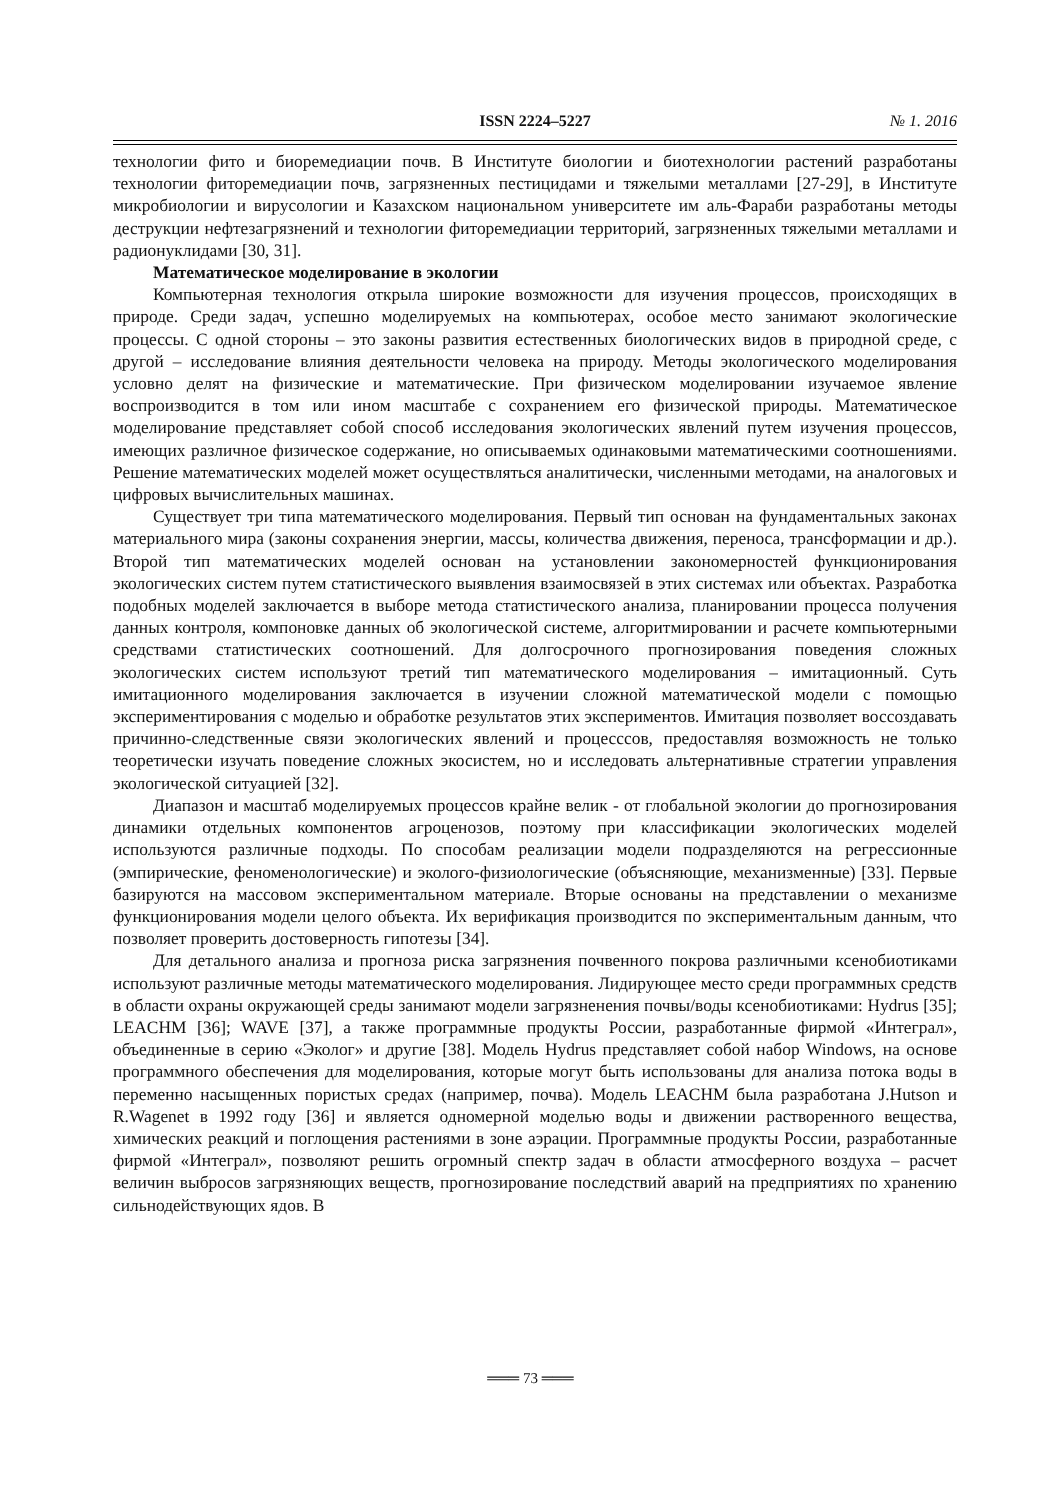ISSN 2224–5227 № 1. 2016
технологии фито и биоремедиации почв. В Институте биологии и биотехнологии растений разработаны технологии фиторемедиации почв, загрязненных пестицидами и тяжелыми металлами [27-29], в Институте микробиологии и вирусологии и Казахском национальном университете им аль-Фараби разработаны методы деструкции нефтезагрязнений и технологии фиторемедиации территорий, загрязненных тяжелыми металлами и радионуклидами [30, 31].
Математическое моделирование в экологии
Компьютерная технология открыла широкие возможности для изучения процессов, происходящих в природе. Среди задач, успешно моделируемых на компьютерах, особое место занимают экологические процессы. С одной стороны – это законы развития естественных биологических видов в природной среде, с другой – исследование влияния деятельности человека на природу. Методы экологического моделирования условно делят на физические и математические. При физическом моделировании изучаемое явление воспроизводится в том или ином масштабе с сохранением его физической природы. Математическое моделирование представляет собой способ исследования экологических явлений путем изучения процессов, имеющих различное физическое содержание, но описываемых одинаковыми математическими соотношениями. Решение математических моделей может осуществляться аналитически, численными методами, на аналоговых и цифровых вычислительных машинах.
Существует три типа математического моделирования. Первый тип основан на фундаментальных законах материального мира (законы сохранения энергии, массы, количества движения, переноса, трансформации и др.). Второй тип математических моделей основан на установлении закономерностей функционирования экологических систем путем статистического выявления взаимосвязей в этих системах или объектах. Разработка подобных моделей заключается в выборе метода статистического анализа, планировании процесса получения данных контроля, компоновке данных об экологической системе, алгоритмировании и расчете компьютерными средствами статистических соотношений. Для долгосрочного прогнозирования поведения сложных экологических систем используют третий тип математического моделирования – имитационный. Суть имитационного моделирования заключается в изучении сложной математической модели с помощью экспериментирования с моделью и обработке результатов этих экспериментов. Имитация позволяет воссоздавать причинно-следственные связи экологических явлений и процесссов, предоставляя возможность не только теоретически изучать поведение сложных экосистем, но и исследовать альтернативные стратегии управления экологической ситуацией [32].
Диапазон и масштаб моделируемых процессов крайне велик - от глобальной экологии до прогнозирования динамики отдельных компонентов агроценозов, поэтому при классификации экологических моделей используются различные подходы. По способам реализации модели подразделяются на регрессионные (эмпирические, феноменологические) и эколого-физиологические (объясняющие, механизменные) [33]. Первые базируются на массовом экспериментальном материале. Вторые основаны на представлении о механизме функционирования модели целого объекта. Их верификация производится по экспериментальным данным, что позволяет проверить достоверность гипотезы [34].
Для детального анализа и прогноза риска загрязнения почвенного покрова различными ксенобиотиками используют различные методы математического моделирования. Лидирующее место среди программных средств в области охраны окружающей среды занимают модели загрязненения почвы/воды ксенобиотиками: Hydrus [35]; LEACHM [36]; WAVE [37], а также программные продукты России, разработанные фирмой «Интеграл», объединенные в серию «Эколог» и другие [38]. Модель Hydrus представляет собой набор Windows, на основе программного обеспечения для моделирования, которые могут быть использованы для анализа потока воды в переменно насыщенных пористых средах (например, почва). Модель LEACHM была разработана J.Hutson и R.Wagenet в 1992 году [36] и является одномерной моделью воды и движении растворенного вещества, химических реакций и поглощения растениями в зоне аэрации. Программные продукты России, разработанные фирмой «Интеграл», позволяют решить огромный спектр задач в области атмосферного воздуха – расчет величин выбросов загрязняющих веществ, прогнозирование последствий аварий на предприятиях по хранению сильнодействующих ядов. В
═══ 73 ═══